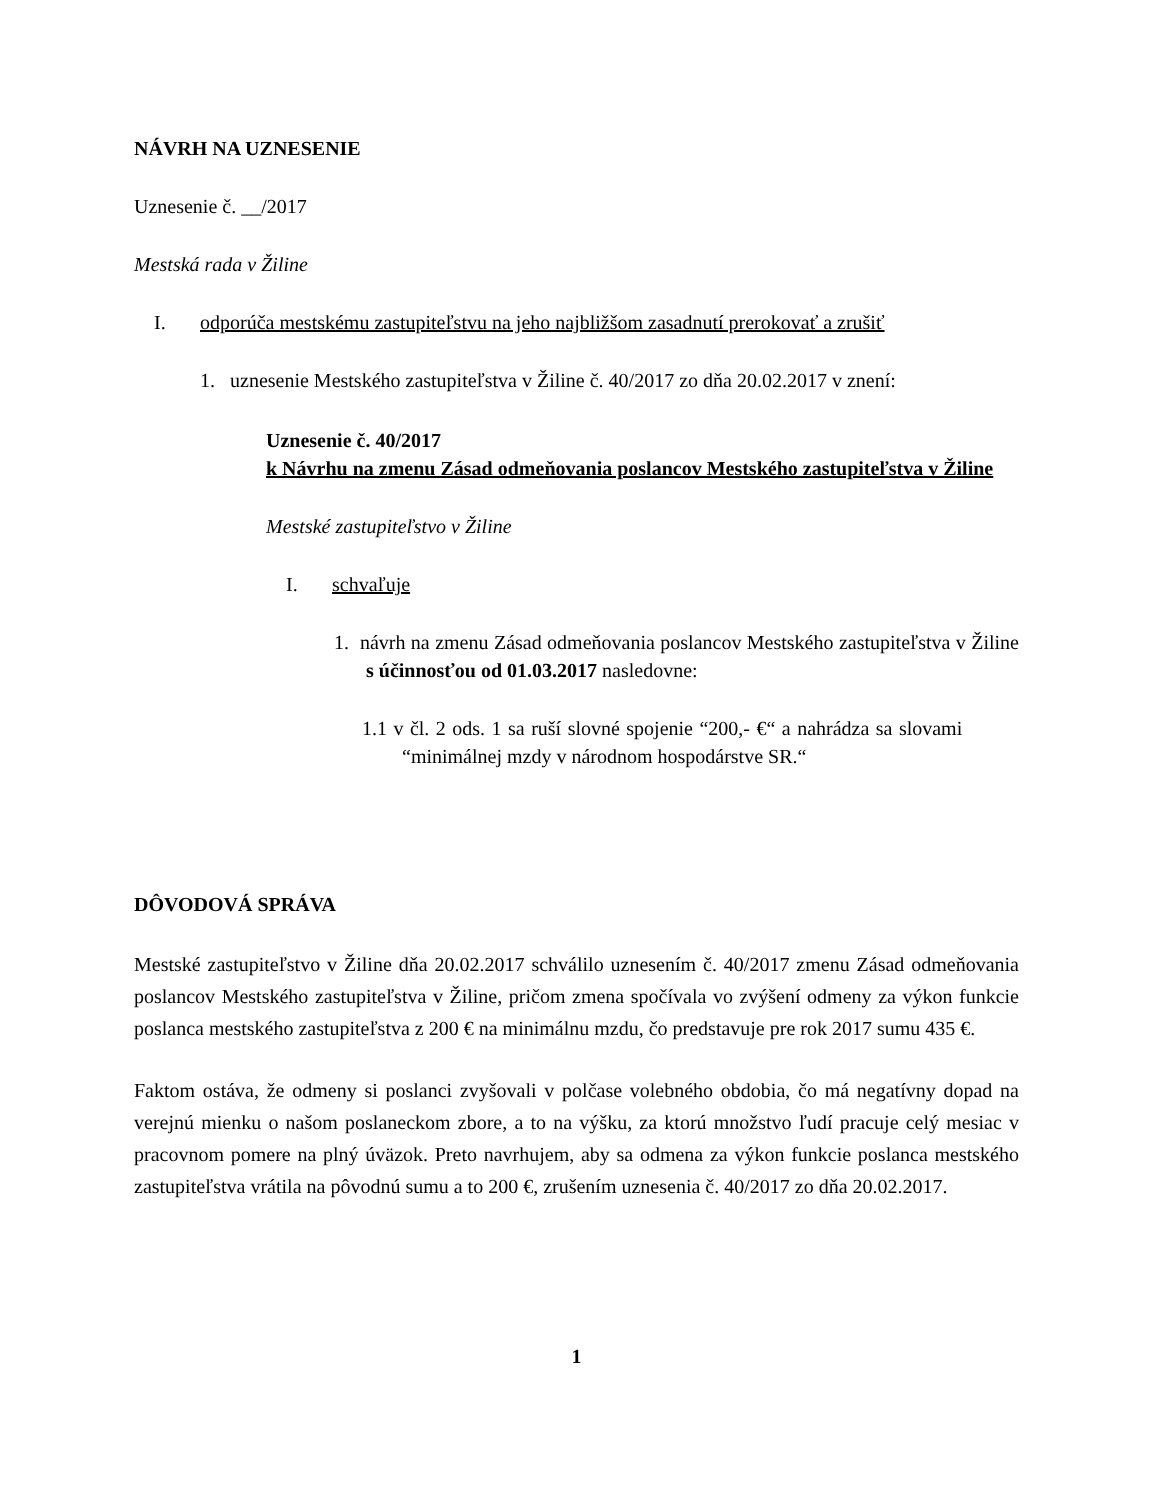NÁVRH NA UZNESENIE
Uznesenie č. __/2017
Mestská rada v Žiline
I. odporúča mestskému zastupiteľstvu na jeho najbližšom zasadnutí prerokovať a zrušiť
1. uznesenie Mestského zastupiteľstva v Žiline č. 40/2017 zo dňa 20.02.2017 v znení:
Uznesenie č. 40/2017
k Návrhu na zmenu Zásad odmeňovania poslancov Mestského zastupiteľstva v Žiline
Mestské zastupiteľstvo v Žiline
I. schvaľuje
1. návrh na zmenu Zásad odmeňovania poslancov Mestského zastupiteľstva v Žiline s účinnosťou od 01.03.2017 nasledovne:
1.1 v čl. 2 ods. 1 sa ruší slovné spojenie “200,- €“ a nahrádza sa slovami “minimálnej mzdy v národnom hospodárstve SR.“
DÔVODOVÁ SPRÁVA
Mestské zastupiteľstvo v Žiline dňa 20.02.2017 schválilo uznesením č. 40/2017 zmenu Zásad odmeňovania poslancov Mestského zastupiteľstva v Žiline, pričom zmena spočívala vo zvýšení odmeny za výkon funkcie poslanca mestského zastupiteľstva z 200 € na minimálnu mzdu, čo predstavuje pre rok 2017 sumu 435 €.
Faktom ostáva, že odmeny si poslanci zvyšovali v polčase volebného obdobia, čo má negatívny dopad na verejnú mienku o našom poslaneckom zbore, a to na výšku, za ktorú množstvo ľudí pracuje celý mesiac v pracovnom pomere na plný úväzok. Preto navrhujem, aby sa odmena za výkon funkcie poslanca mestského zastupiteľstva vrátila na pôvodnú sumu a to 200 €, zrušením uznesenia č. 40/2017 zo dňa 20.02.2017.
1